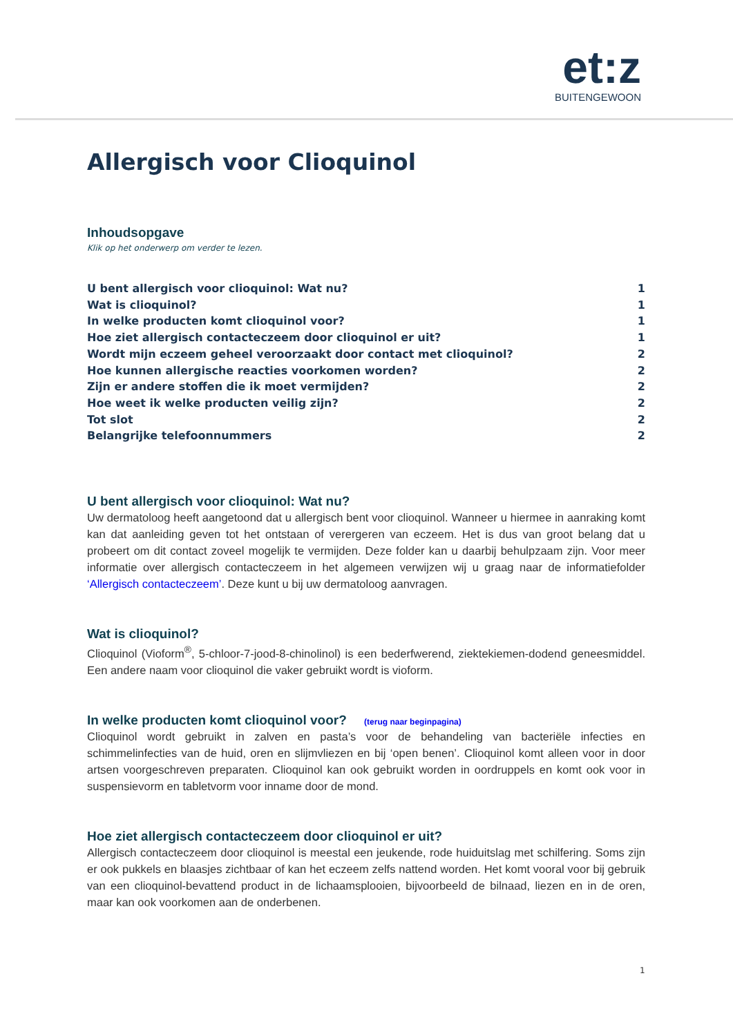et:z
BUITENGEWOON
Allergisch voor Clioquinol
Inhoudsopgave
Klik op het onderwerp om verder te lezen.
U bent allergisch voor clioquinol: Wat nu? 1
Wat is clioquinol? 1
In welke producten komt clioquinol voor? 1
Hoe ziet allergisch contacteczeem door clioquinol er uit? 1
Wordt mijn eczeem geheel veroorzaakt door contact met clioquinol? 2
Hoe kunnen allergische reacties voorkomen worden? 2
Zijn er andere stoffen die ik moet vermijden? 2
Hoe weet ik welke producten veilig zijn? 2
Tot slot 2
Belangrijke telefoonnummers 2
U bent allergisch voor clioquinol: Wat nu?
Uw dermatoloog heeft aangetoond dat u allergisch bent voor clioquinol. Wanneer u hiermee in aanraking komt kan dat aanleiding geven tot het ontstaan of verergeren van eczeem. Het is dus van groot belang dat u probeert om dit contact zoveel mogelijk te vermijden. Deze folder kan u daarbij behulpzaam zijn. Voor meer informatie over allergisch contacteczeem in het algemeen verwijzen wij u graag naar de informatiefolder ‘Allergisch contacteczeem’. Deze kunt u bij uw dermatoloog aanvragen.
Wat is clioquinol?
Clioquinol (Vioform<sup>®</sup>, 5-chloor-7-jood-8-chinolinol) is een bederfwerend, ziektekiemen-dodend geneesmiddel. Een andere naam voor clioquinol die vaker gebruikt wordt is vioform.
In welke producten komt clioquinol voor? (terug naar beginpagina)
Clioquinol wordt gebruikt in zalven en pasta’s voor de behandeling van bacteriële infecties en schimmelinfecties van de huid, oren en slijmvliezen en bij ‘open benen’. Clioquinol komt alleen voor in door artsen voorgeschreven preparaten. Clioquinol kan ook gebruikt worden in oordruppels en komt ook voor in suspensievorm en tabletvorm voor inname door de mond.
Hoe ziet allergisch contacteczeem door clioquinol er uit?
Allergisch contacteczeem door clioquinol is meestal een jeukende, rode huiduitslag met schilfering. Soms zijn er ook pukkels en blaasjes zichtbaar of kan het eczeem zelfs nattend worden. Het komt vooral voor bij gebruik van een clioquinol-bevattend product in de lichaamsplooien, bijvoorbeeld de bilnaad, liezen en in de oren, maar kan ook voorkomen aan de onderbenen.
1